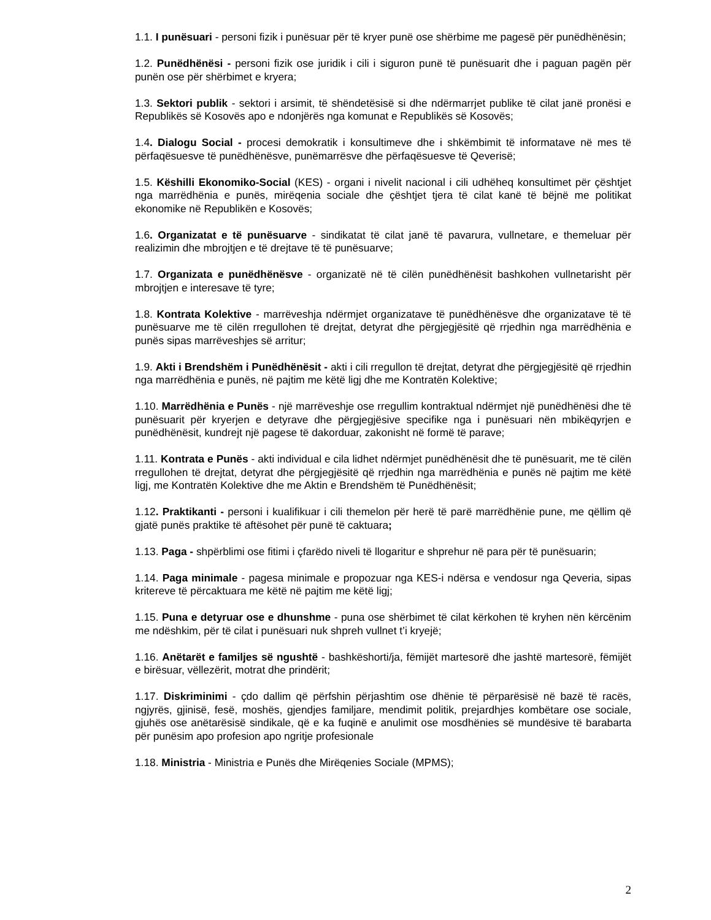1.1. I punësuari - personi fizik i punësuar për të kryer punë ose shërbime me pagesë për punëdhënësin;
1.2. Punëdhënësi - personi fizik ose juridik i cili i siguron punë të punësuarit dhe i paguan pagën për punën ose për shërbimet e kryera;
1.3. Sektori publik - sektori i arsimit, të shëndetësisë si dhe ndërmarrjet publike të cilat janë pronësi e Republikës së Kosovës apo e ndonjërës nga komunat e Republikës së Kosovës;
1.4. Dialogu Social - procesi demokratik i konsultimeve dhe i shkëmbimit të informatave në mes të përfaqësuesve të punëdhënësve, punëmarrësve dhe përfaqësuesve të Qeverisë;
1.5. Këshilli Ekonomiko-Social (KES) - organi i nivelit nacional i cili udhëheq konsultimet për çështjet nga marrëdhënia e punës, mirëqenia sociale dhe çështjet tjera të cilat kanë të bëjnë me politikat ekonomike në Republikën e Kosovës;
1.6. Organizatat e të punësuarve - sindikatat të cilat janë të pavarura, vullnetare, e themeluar për realizimin dhe mbrojtjen e të drejtave të të punësuarve;
1.7. Organizata e punëdhënësve - organizatë në të cilën punëdhënësit bashkohen vullnetarisht për mbrojtjen e interesave të tyre;
1.8. Kontrata Kolektive - marrëveshja ndërmjet organizatave të punëdhënësve dhe organizatave të të punësuarve me të cilën rregullohen të drejtat, detyrat dhe përgjegjësitë që rrjedhin nga marrëdhënia e punës sipas marrëveshjes së arritur;
1.9. Akti i Brendshëm i Punëdhënësit - akti i cili rregullon të drejtat, detyrat dhe përgjegjësitë që rrjedhin nga marrëdhënia e punës, në pajtim me këtë ligj dhe me Kontratën Kolektive;
1.10. Marrëdhënia e Punës - një marrëveshje ose rregullim kontraktual ndërmjet një punëdhënësi dhe të punësuarit për kryerjen e detyrave dhe përgjegjësive specifike nga i punësuari nën mbikëqyrjen e punëdhënësit, kundrejt një pagese të dakorduar, zakonisht në formë të parave;
1.11. Kontrata e Punës - akti individual e cila lidhet ndërmjet punëdhënësit dhe të punësuarit, me të cilën rregullohen të drejtat, detyrat dhe përgjegjësitë që rrjedhin nga marrëdhënia e punës në pajtim me këtë ligj, me Kontratën Kolektive dhe me Aktin e Brendshëm të Punëdhënësit;
1.12. Praktikanti - personi i kualifikuar i cili themelon për herë të parë marrëdhënie pune, me qëllim që gjatë punës praktike të aftësohet për punë të caktuara;
1.13. Paga - shpërblimi ose fitimi i çfarëdo niveli të llogaritur e shprehur në para për të punësuarin;
1.14. Paga minimale - pagesa minimale e propozuar nga KES-i ndërsa e vendosur nga Qeveria, sipas kritereve të përcaktuara me këtë në pajtim me këtë ligj;
1.15. Puna e detyruar ose e dhunshme - puna ose shërbimet të cilat kërkohen të kryhen nën kërcënim me ndëshkim, për të cilat i punësuari nuk shpreh vullnet t’i kryejë;
1.16. Anëtarët e familjes së ngushtë - bashkëshorti/ja, fëmijët martesorë dhe jashtë martesorë, fëmijët e birësuar, vëllezërit, motrat dhe prindërit;
1.17. Diskriminimi - çdo dallim që përfshin përjashtim ose dhënie të përparësisë në bazë të racës, ngjyrës, gjinisë, fesë, moshës, gjendjes familjare, mendimit politik, prejardhjes kombëtare ose sociale, gjuhës ose anëtarësisë sindikale, që e ka fuqinë e anulimit ose mosdhënies së mundësive të barabarta për punësim apo profesion apo ngritje profesionale
1.18. Ministria - Ministria e Punës dhe Mirëqenies Sociale (MPMS);
2